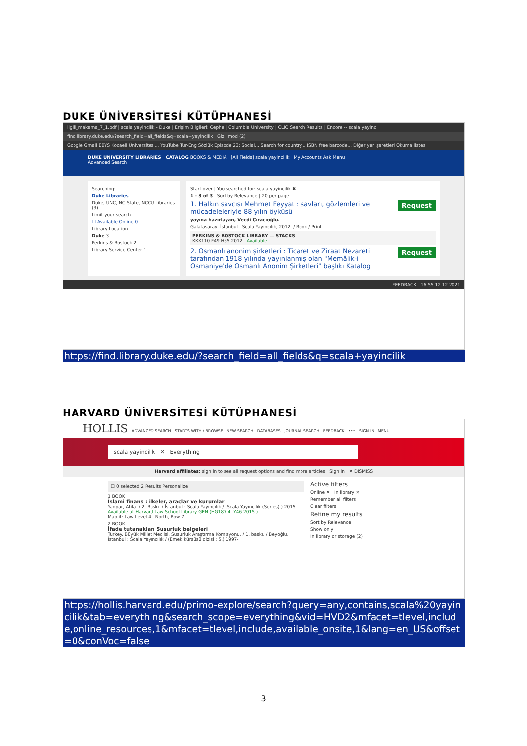DUKE ÜNİVERSİTESİ KÜTÜPHANESİ
ilgili_makama_7_1.pdf | scala yayincilik - Duke | Erişim Bilgileri: Cephe | Columbia University | CLIO Search Results | Encore -- scala yayinc
find.library.duke.edu/?search_field=all_fields&q=scala+yayincilik Gizli mod (2)
Google Gmail EBYS Kocaeli Üniversitesi... YouTube Tur-Eng Sözlük Episode 23: Social... Search for country... ISBN free barcode... Diğer yer işaretleri Okuma listesi
DUKE UNIVERSITY LIBRARIES CATALOG BOOKS & MEDIA [All Fields] scala yayincilik My Accounts Ask Menu
Advanced Search
Searching:
Duke Libraries
Duke, UNC, NC State, NCCU Libraries (3)
Limit your search
☐ Available Online 0
Library Location
Duke 3
Perkins & Bostock 2
Library Service Center 1
Start over | You searched for: scala yayincilik ✖
1 - 3 of 3 Sort by Relevance | 20 per page
Request 1. Halkın savcısı Mehmet Feyyat : savları, gözlemleri ve mücadeleleriyle 88 yılın öyküsü
yayına hazırlayan, Vecdi Çıracıoğlu.
Galatasaray, İstanbul : Scala Yayıncılık, 2012. / Book / Print
PERKINS & BOSTOCK LIBRARY — STACKS
KKX110.F49 H35 2012 Available
Request 2. Osmanlı anonim şirketleri : Ticaret ve Ziraat Nezareti tarafından 1918 yılında yayınlanmış olan "Memâlik-i Osmaniye'de Osmanlı Anonim Şirketleri" başlıkı Katalog
FEEDBACK 16:55 12.12.2021
https://find.library.duke.edu/?search_field=all_fields&q=scala+yayincilik
HARVARD ÜNİVERSİTESİ KÜTÜPHANESİ
HOLLIS ADVANCED SEARCH STARTS WITH / BROWSE NEW SEARCH DATABASES JOURNAL SEARCH FEEDBACK ••• SIGN IN MENU
scala yayincilik ✕ Everything
Harvard affiliates: sign in to see all request options and find more articles Sign in ✕ DISMISS
☐ 0 selected 2 Results Personalize
1 BOOK
İslami finans : ilkeler, araçlar ve kurumlar
Yanpar, Atila. / 2. Baskı. / İstanbul : Scala Yayıncılık / (Scala Yayıncılık (Series).) 2015
Available at Harvard Law School Library GEN (HG187.4 .Y46 2015 )
Map it: Law Level 4 - North, Row 7
2 BOOK
İfade tutanakları Susurluk belgeleri
Turkey. Büyük Millet Meclisi. Susurluk Araştırma Komisyonu. / 1. baskı. / Beyoğlu, İstanbul : Scala Yayıncılık / (Emek kürsüsü dizisi ; 5.) 1997-
Active filters
Online ✕ In library ✕
Remember all filters
Clear filters
Refine my results
Sort by Relevance
Show only
In library or storage (2)
https://hollis.harvard.edu/primo-explore/search?query=any,contains,scala%20yayincilik&tab=everything&search_scope=everything&vid=HVD2&mfacet=tlevel,include,online_resources,1&mfacet=tlevel,include,available_onsite,1&lang=en_US&offset=0&conVoc=false
3